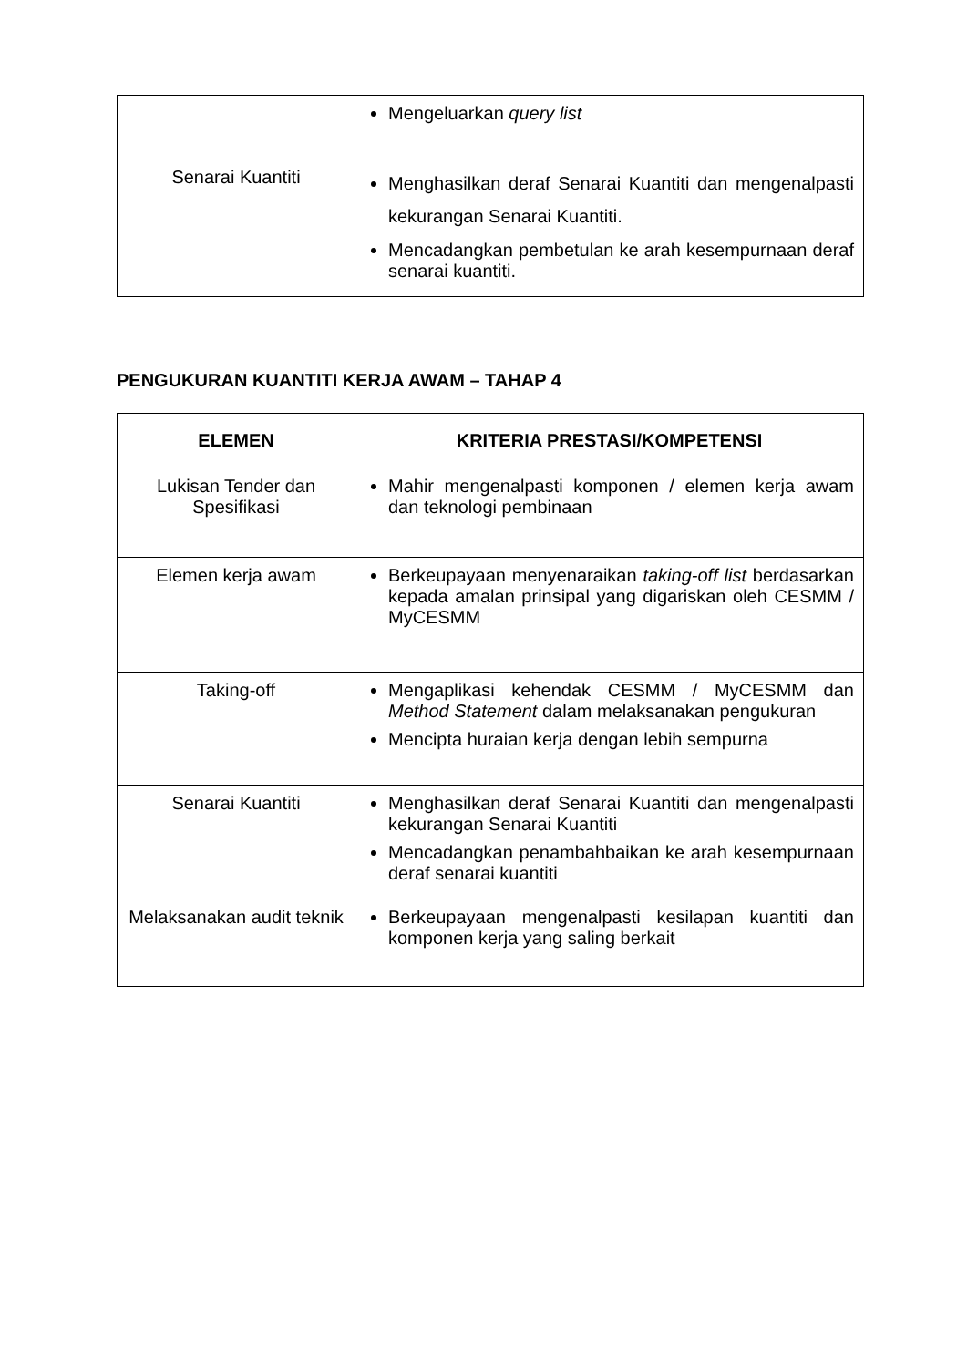| | Mengeluarkan query list |
| Senarai Kuantiti | Menghasilkan deraf Senarai Kuantiti dan mengenalpasti kekurangan Senarai Kuantiti. Mencadangkan pembetulan ke arah kesempurnaan deraf senarai kuantiti. |
PENGUKURAN KUANTITI KERJA AWAM – TAHAP 4
| ELEMEN | KRITERIA PRESTASI/KOMPETENSI |
| --- | --- |
| Lukisan Tender dan Spesifikasi | Mahir mengenalpasti komponen / elemen kerja awam dan teknologi pembinaan |
| Elemen kerja awam | Berkeupayaan menyenaraikan taking-off list berdasarkan kepada amalan prinsipal yang digariskan oleh CESMM / MyCESMM |
| Taking-off | Mengaplikasi kehendak CESMM / MyCESMM dan Method Statement dalam melaksanakan pengukuran Mencipta huraian kerja dengan lebih sempurna |
| Senarai Kuantiti | Menghasilkan deraf Senarai Kuantiti dan mengenalpasti kekurangan Senarai Kuantiti Mencadangkan penambahbaikan ke arah kesempurnaan deraf senarai kuantiti |
| Melaksanakan audit teknik | Berkeupayaan mengenalpasti kesilapan kuantiti dan komponen kerja yang saling berkait |